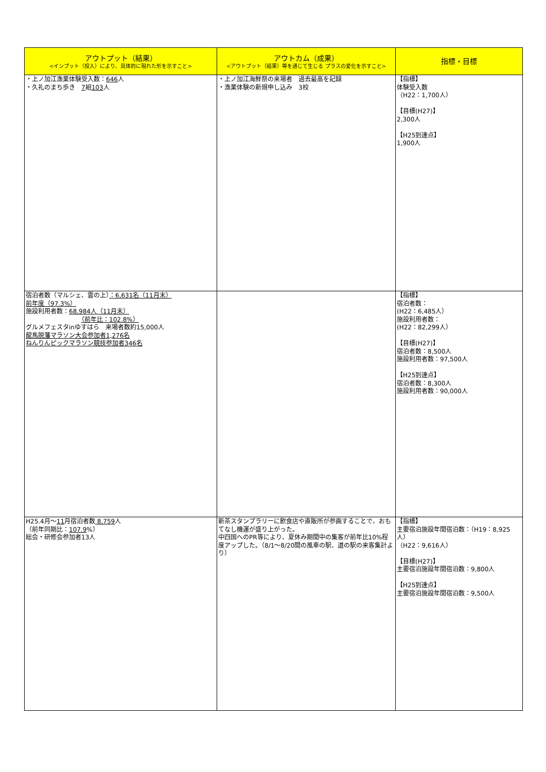| アウトプット（結果） <インプット（投入）により、具体的に現れた形を示すこと> | アウトカム（成果） <アウトプット（結果）等を通じて生じる プラスの変化を示すこと> | 指標・目標 |
| --- | --- | --- |
| ・上ノ加江漁業体験受入数： 646 人 ・久礼のまち歩き 7 組 103 人 | ・上ノ加江海鮮祭の来場者 過去最高を記録 ・漁業体験の新規申し込み 3校 | 【指標】 体験受入数 （H22：1,700人） 【目標(H27)】 2,300人 【H25到達点】 1,900人 |
| 宿泊者数（マルシェ、雲の上） ：6,631名（11月末） 前年度（97.3%） 施設利用者数： 68,984人（11月末） （前年比：102.8%） グルメフェスタinゆすはら 来場者数約15,000人 龍馬脱藩マラソン大会参加者1,276名 ねんりんピックマラソン競技参加者346名 | | 【指標】 宿泊者数： (H22：6,485人） 施設利用者数： (H22：82,299人） 【目標(H27)】 宿泊者数：8,500人 施設利用者数：97,500人 【H25到達点】 宿泊者数：8,300人 施設利用者数：90,000人 |
| H25.4月～ 11 月宿泊者数 8,759 人 （前年同期比： 107.9 %） 総会・研修会参加者13人 | 新茶スタンプラリーに飲食店や直販所が参画することで、おもてなし機運が盛り上がった。 中四国へのPR等により、夏休み期間中の集客が前年比10%程度アップした。（8/1～8/20間の風車の駅、道の駅の来客集計より） | 【指標】 主要宿泊施設年間宿泊数：（H19：8,925人） （H22：9,616人） 【目標(H27)】 主要宿泊施設年間宿泊数：9,800人 【H25到達点】 主要宿泊施設年間宿泊数：9,500人 |